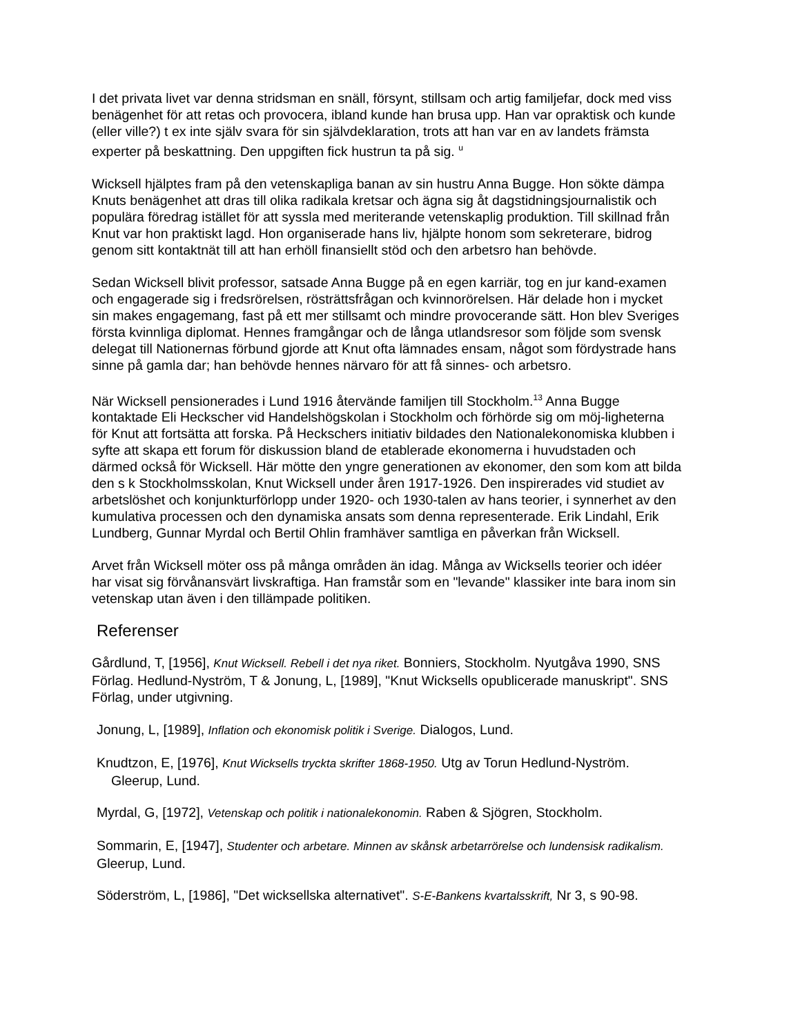I det privata livet var denna stridsman en snäll, försynt, stillsam och artig familjefar, dock med viss benägenhet för att retas och provocera, ibland kunde han brusa upp. Han var opraktisk och kunde (eller ville?) t ex inte själv svara för sin självdeklaration, trots att han var en av landets främsta experter på beskattning. Den uppgiften fick hustrun ta på sig. <sup>u</sup>
Wicksell hjälptes fram på den vetenskapliga banan av sin hustru Anna Bugge. Hon sökte dämpa Knuts benägenhet att dras till olika radikala kretsar och ägna sig åt dagstidningsjournalistik och populära föredrag istället för att syssla med meriterande vetenskaplig produktion. Till skillnad från Knut var hon praktiskt lagd. Hon organiserade hans liv, hjälpte honom som sekreterare, bidrog genom sitt kontaktnät till att han erhöll finansiellt stöd och den arbetsro han behövde.
Sedan Wicksell blivit professor, satsade Anna Bugge på en egen karriär, tog en jur kand-examen och engagerade sig i fredsrörelsen, rösträttsfrågan och kvinnorörelsen. Här delade hon i mycket sin makes engagemang, fast på ett mer stillsamt och mindre provocerande sätt. Hon blev Sveriges första kvinnliga diplomat. Hennes framgångar och de långa utlandsresor som följde som svensk delegat till Nationernas förbund gjorde att Knut ofta lämnades ensam, något som fördystrade hans sinne på gamla dar; han behövde hennes närvaro för att få sinnes- och arbetsro.
När Wicksell pensionerades i Lund 1916 återvände familjen till Stockholm.<sup>13</sup> Anna Bugge kontaktade Eli Heckscher vid Handelshögskolan i Stockholm och förhörde sig om möj-ligheterna för Knut att fortsätta att forska. På Heckschers initiativ bildades den Nationalekonomiska klubben i syfte att skapa ett forum för diskussion bland de etablerade ekonomerna i huvudstaden och därmed också för Wicksell. Här mötte den yngre generationen av ekonomer, den som kom att bilda den s k Stockholmsskolan, Knut Wicksell under åren 1917-1926. Den inspirerades vid studiet av arbetslöshet och konjunkturförlopp under 1920- och 1930-talen av hans teorier, i synnerhet av den kumulativa processen och den dynamiska ansats som denna representerade. Erik Lindahl, Erik Lundberg, Gunnar Myrdal och Bertil Ohlin framhäver samtliga en påverkan från Wicksell.
Arvet från Wicksell möter oss på många områden än idag. Många av Wicksells teorier och idéer har visat sig förvånansvärt livskraftiga. Han framstår som en "levande" klassiker inte bara inom sin vetenskap utan även i den tillämpade politiken.
Referenser
Gårdlund, T, [1956], Knut Wicksell. Rebell i det nya riket. Bonniers, Stockholm. Nyutgåva 1990, SNS Förlag. Hedlund-Nyström, T & Jonung, L, [1989], "Knut Wicksells opublicerade manuskript". SNS Förlag, under utgivning.
Jonung, L, [1989], Inflation och ekonomisk politik i Sverige. Dialogos, Lund.
Knudtzon, E, [1976], Knut Wicksells tryckta skrifter 1868-1950. Utg av Torun Hedlund-Nyström. Gleerup, Lund.
Myrdal, G, [1972], Vetenskap och politik i nationalekonomin. Raben & Sjögren, Stockholm.
Sommarin, E, [1947], Studenter och arbetare. Minnen av skånsk arbetarrörelse och lundensisk radikalism. Gleerup, Lund.
Söderström, L, [1986], "Det wicksellska alternativet". S-E-Bankens kvartalsskrift, Nr 3, s 90-98.